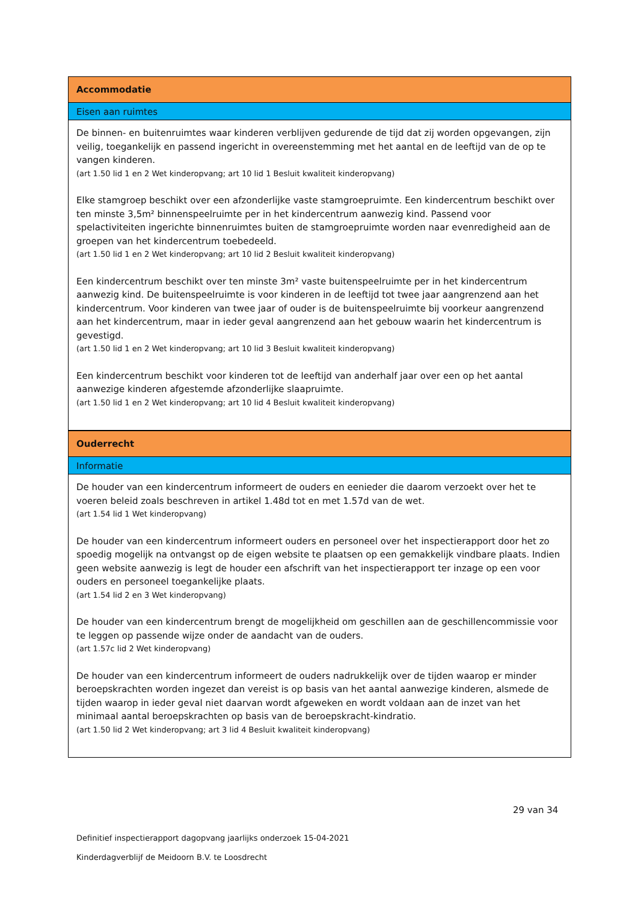Accommodatie
Eisen aan ruimtes
De binnen- en buitenruimtes waar kinderen verblijven gedurende de tijd dat zij worden opgevangen, zijn veilig, toegankelijk en passend ingericht in overeenstemming met het aantal en de leeftijd van de op te vangen kinderen.
(art 1.50 lid 1 en 2 Wet kinderopvang; art 10 lid 1 Besluit kwaliteit kinderopvang)
Elke stamgroep beschikt over een afzonderlijke vaste stamgroepruimte. Een kindercentrum beschikt over ten minste 3,5m² binnenspeelruimte per in het kindercentrum aanwezig kind. Passend voor spelactiviteiten ingerichte binnenruimtes buiten de stamgroepruimte worden naar evenredigheid aan de groepen van het kindercentrum toebedeeld.
(art 1.50 lid 1 en 2 Wet kinderopvang; art 10 lid 2 Besluit kwaliteit kinderopvang)
Een kindercentrum beschikt over ten minste 3m² vaste buitenspeelruimte per in het kindercentrum aanwezig kind. De buitenspeelruimte is voor kinderen in de leeftijd tot twee jaar aangrenzend aan het kindercentrum. Voor kinderen van twee jaar of ouder is de buitenspeelruimte bij voorkeur aangrenzend aan het kindercentrum, maar in ieder geval aangrenzend aan het gebouw waarin het kindercentrum is gevestigd.
(art 1.50 lid 1 en 2 Wet kinderopvang; art 10 lid 3 Besluit kwaliteit kinderopvang)
Een kindercentrum beschikt voor kinderen tot de leeftijd van anderhalf jaar over een op het aantal aanwezige kinderen afgestemde afzonderlijke slaapruimte.
(art 1.50 lid 1 en 2 Wet kinderopvang; art 10 lid 4 Besluit kwaliteit kinderopvang)
Ouderrecht
Informatie
De houder van een kindercentrum informeert de ouders en eenieder die daarom verzoekt over het te voeren beleid zoals beschreven in artikel 1.48d tot en met 1.57d van de wet.
(art 1.54 lid 1 Wet kinderopvang)
De houder van een kindercentrum informeert ouders en personeel over het inspectierapport door het zo spoedig mogelijk na ontvangst op de eigen website te plaatsen op een gemakkelijk vindbare plaats. Indien geen website aanwezig is legt de houder een afschrift van het inspectierapport ter inzage op een voor ouders en personeel toegankelijke plaats.
(art 1.54 lid 2 en 3 Wet kinderopvang)
De houder van een kindercentrum brengt de mogelijkheid om geschillen aan de geschillencommissie voor te leggen op passende wijze onder de aandacht van de ouders.
(art 1.57c lid 2 Wet kinderopvang)
De houder van een kindercentrum informeert de ouders nadrukkelijk over de tijden waarop er minder beroepskrachten worden ingezet dan vereist is op basis van het aantal aanwezige kinderen, alsmede de tijden waarop in ieder geval niet daarvan wordt afgeweken en wordt voldaan aan de inzet van het minimaal aantal beroepskrachten op basis van de beroepskracht-kindratio.
(art 1.50 lid 2 Wet kinderopvang; art 3 lid 4 Besluit kwaliteit kinderopvang)
29 van 34
Definitief inspectierapport dagopvang jaarlijks onderzoek 15-04-2021
Kinderdagverblijf de Meidoorn B.V. te Loosdrecht